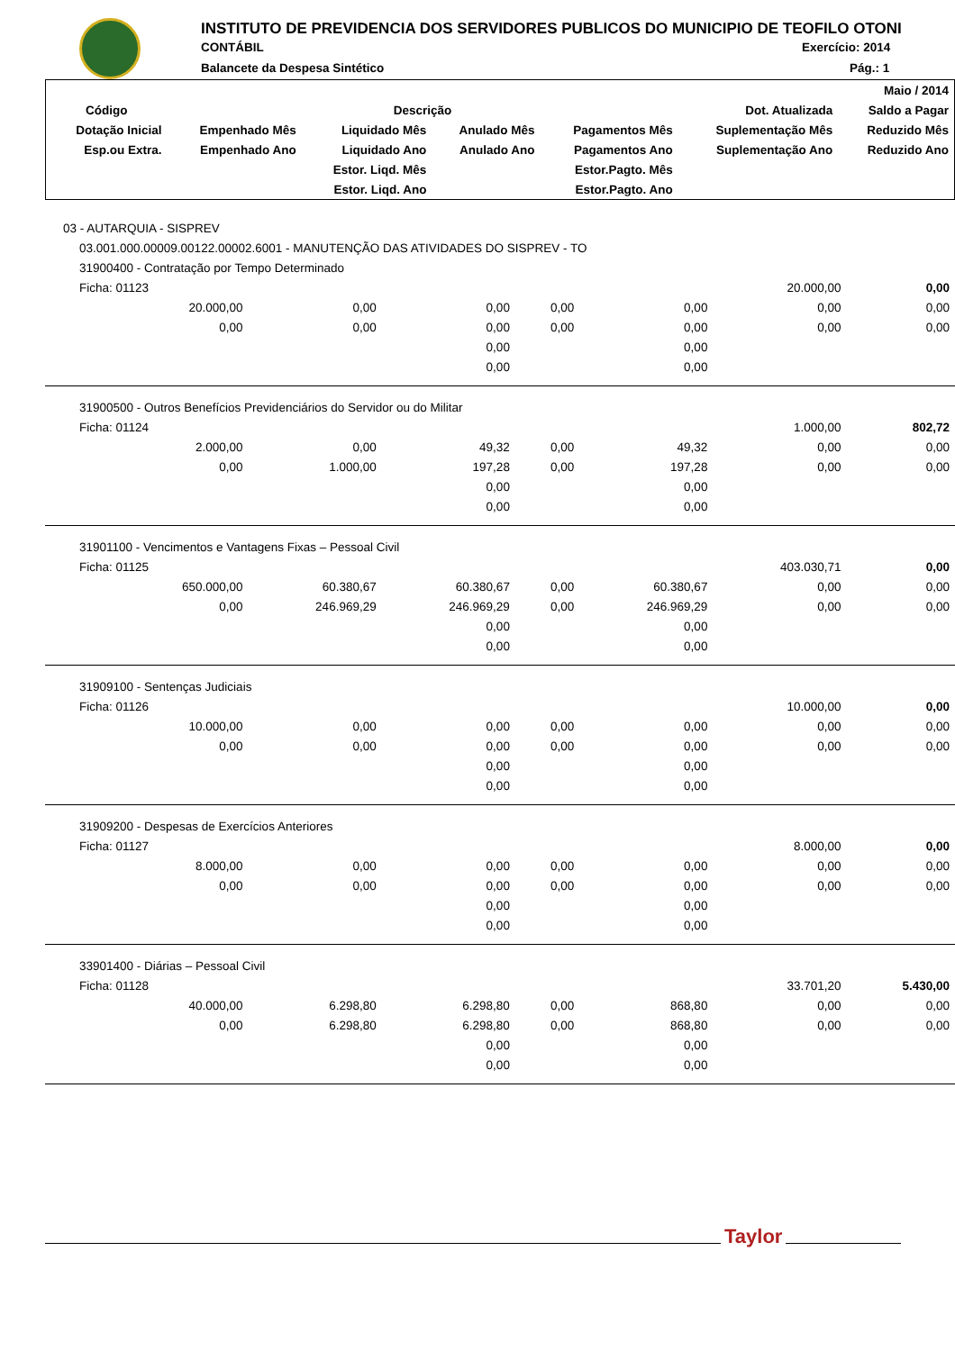INSTITUTO DE PREVIDENCIA DOS SERVIDORES PUBLICOS DO MUNICIPIO DE TEOFILO OTONI
CONTÁBIL Exercício: 2014
Balancete da Despesa Sintético Pág.: 1
| | | | | | | Maio / 2014 |
| --- | --- | --- | --- | --- | --- | --- |
| Código | Descrição | | | | Dot. Atualizada | Saldo a Pagar |
| Dotação Inicial | Empenhado Mês | Liquidado Mês | Anulado Mês | Pagamentos Mês | Suplementação Mês | Reduzido Mês |
| Esp.ou Extra. | Empenhado Ano | Liquidado Ano | Anulado Ano | Pagamentos Ano | Suplementação Ano | Reduzido Ano |
| | | Estor. Liqd. Mês | | Estor.Pagto. Mês | | |
| | | Estor. Liqd. Ano | | Estor.Pagto. Ano | | |
| 03 - AUTARQUIA - SISPREV | | | | | | |
| 03.001.000.00009.00122.00002.6001 - MANUTENÇÃO DAS ATIVIDADES DO SISPREV - TO | | | | | | |
| 31900400 - Contratação por Tempo Determinado | | | | | | |
| Ficha: 01123 | | | | | 20.000,00 | 0,00 |
| 20.000,00 | 0,00 | 0,00 | 0,00 | 0,00 | 0,00 | 0,00 |
| 0,00 | 0,00 | 0,00 | 0,00 | 0,00 | 0,00 | 0,00 |
| | | 0,00 | | 0,00 | | |
| | | 0,00 | | 0,00 | | |
| 31900500 - Outros Benefícios Previdenciários do Servidor ou do Militar | | | | | | |
| Ficha: 01124 | | | | | 1.000,00 | 802,72 |
| 2.000,00 | 0,00 | 49,32 | 0,00 | 49,32 | 0,00 | 0,00 |
| 0,00 | 1.000,00 | 197,28 | 0,00 | 197,28 | 0,00 | 0,00 |
| | | 0,00 | | 0,00 | | |
| | | 0,00 | | 0,00 | | |
| 31901100 - Vencimentos e Vantagens Fixas – Pessoal Civil | | | | | | |
| Ficha: 01125 | | | | | 403.030,71 | 0,00 |
| 650.000,00 | 60.380,67 | 60.380,67 | 0,00 | 60.380,67 | 0,00 | 0,00 |
| 0,00 | 246.969,29 | 246.969,29 | 0,00 | 246.969,29 | 0,00 | 0,00 |
| | | 0,00 | | 0,00 | | |
| | | 0,00 | | 0,00 | | |
| 31909100 - Sentenças Judiciais | | | | | | |
| Ficha: 01126 | | | | | 10.000,00 | 0,00 |
| 10.000,00 | 0,00 | 0,00 | 0,00 | 0,00 | 0,00 | 0,00 |
| 0,00 | 0,00 | 0,00 | 0,00 | 0,00 | 0,00 | 0,00 |
| | | 0,00 | | 0,00 | | |
| | | 0,00 | | 0,00 | | |
| 31909200 - Despesas de Exercícios Anteriores | | | | | | |
| Ficha: 01127 | | | | | 8.000,00 | 0,00 |
| 8.000,00 | 0,00 | 0,00 | 0,00 | 0,00 | 0,00 | 0,00 |
| 0,00 | 0,00 | 0,00 | 0,00 | 0,00 | 0,00 | 0,00 |
| | | 0,00 | | 0,00 | | |
| | | 0,00 | | 0,00 | | |
| 33901400 - Diárias – Pessoal Civil | | | | | | |
| Ficha: 01128 | | | | | 33.701,20 | 5.430,00 |
| 40.000,00 | 6.298,80 | 6.298,80 | 0,00 | 868,80 | 0,00 | 0,00 |
| 0,00 | 6.298,80 | 6.298,80 | 0,00 | 868,80 | 0,00 | 0,00 |
| | | 0,00 | | 0,00 | | |
| | | 0,00 | | 0,00 | | |
Taylor